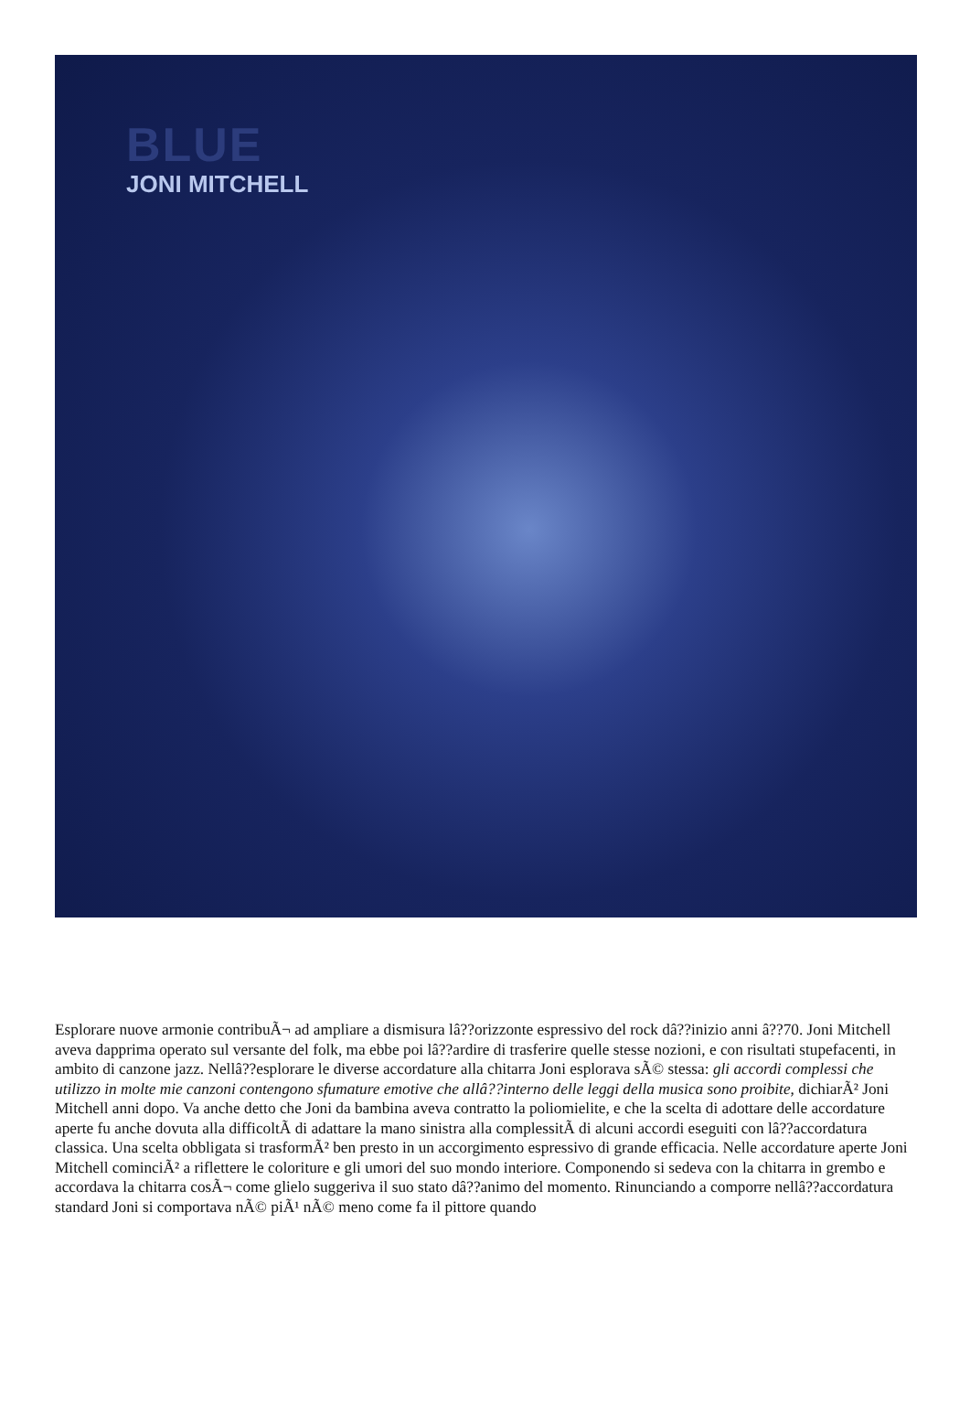BLUE
JONI MITCHELL
Esplorare nuove armonie contribuÃ¬ ad ampliare a dismisura lâ??orizzonte espressivo del rock dâ??inizio anni â??70. Joni Mitchell aveva dapprima operato sul versante del folk, ma ebbe poi lâ??ardire di trasferire quelle stesse nozioni, e con risultati stupefacenti, in ambito di canzone jazz. Nellâ??esplorare le diverse accordature alla chitarra Joni esplorava sÃ© stessa: gli accordi complessi che utilizzo in molte mie canzoni contengono sfumature emotive che allâ??interno delle leggi della musica sono proibite, dichiarÃ² Joni Mitchell anni dopo. Va anche detto che Joni da bambina aveva contratto la poliomielite, e che la scelta di adottare delle accordature aperte fu anche dovuta alla difficoltÃ di adattare la mano sinistra alla complessitÃ di alcuni accordi eseguiti con lâ??accordatura classica. Una scelta obbligata si trasformÃ² ben presto in un accorgimento espressivo di grande efficacia. Nelle accordature aperte Joni Mitchell cominciÃ² a riflettere le coloriture e gli umori del suo mondo interiore. Componendo si sedeva con la chitarra in grembo e accordava la chitarra cosÃ¬ come glielo suggeriva il suo stato dâ??animo del momento. Rinunciando a comporre nellâ??accordatura standard Joni si comportava nÃ© piÃ¹ nÃ© meno come fa il pittore quando